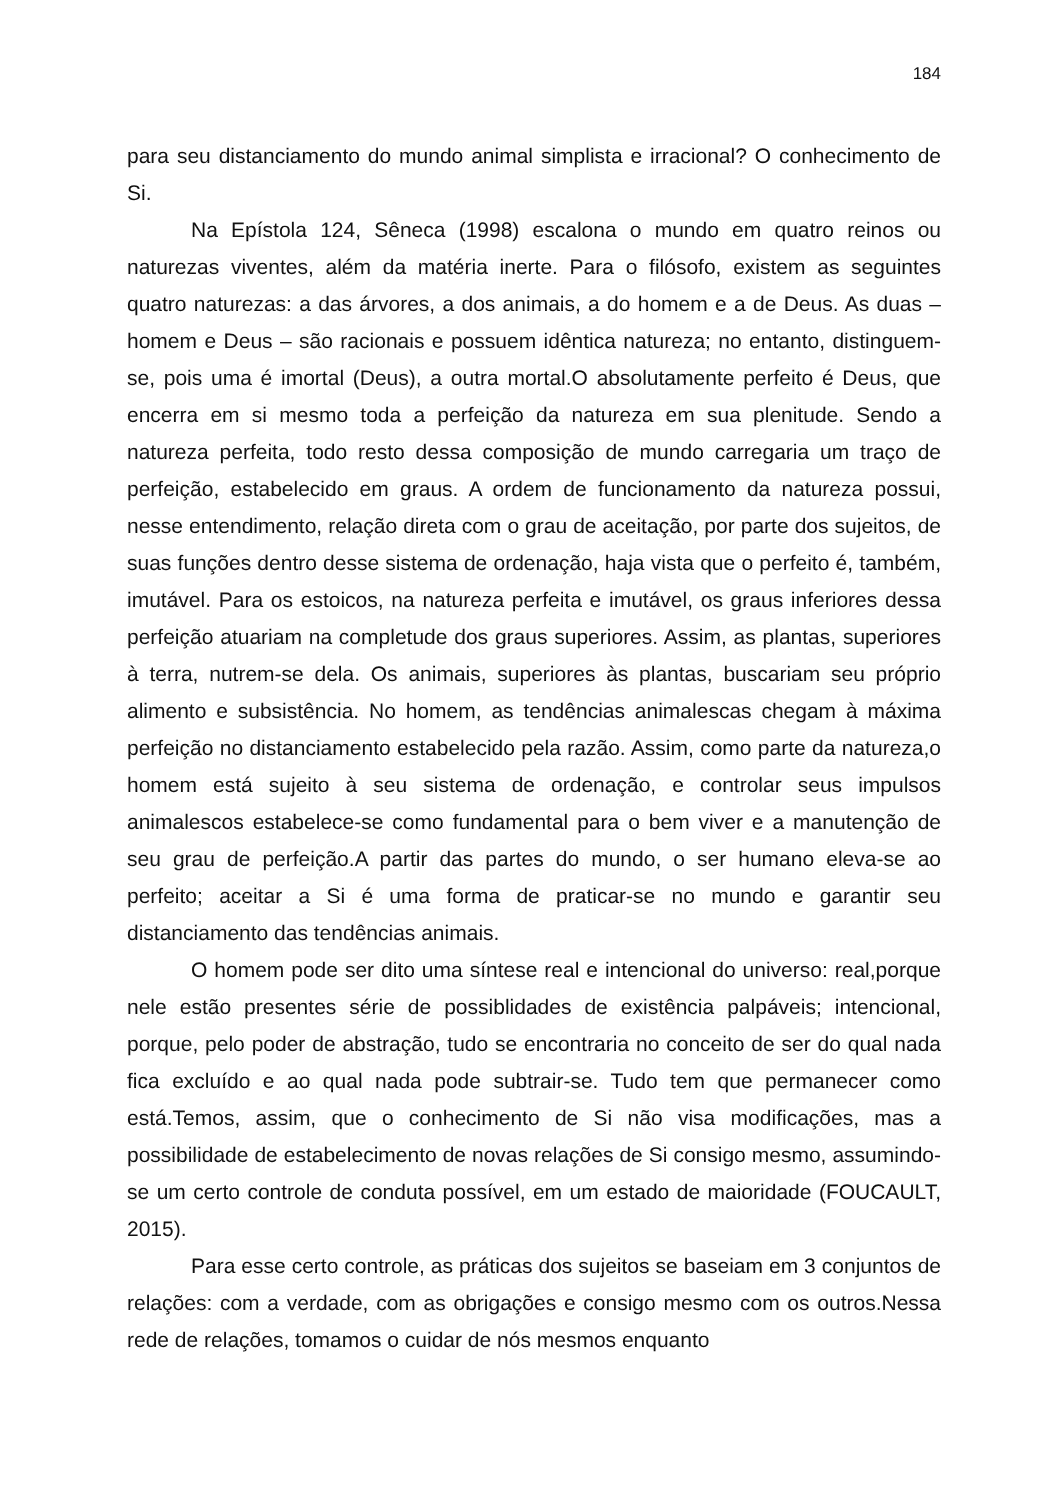184
para seu distanciamento do mundo animal simplista e irracional? O conhecimento de Si.
Na Epístola 124, Sêneca (1998) escalona o mundo em quatro reinos ou naturezas viventes, além da matéria inerte. Para o filósofo, existem as seguintes quatro naturezas: a das árvores, a dos animais, a do homem e a de Deus. As duas – homem e Deus – são racionais e possuem idêntica natureza; no entanto, distinguem-se, pois uma é imortal (Deus), a outra mortal.O absolutamente perfeito é Deus, que encerra em si mesmo toda a perfeição da natureza em sua plenitude. Sendo a natureza perfeita, todo resto dessa composição de mundo carregaria um traço de perfeição, estabelecido em graus. A ordem de funcionamento da natureza possui, nesse entendimento, relação direta com o grau de aceitação, por parte dos sujeitos, de suas funções dentro desse sistema de ordenação, haja vista que o perfeito é, também, imutável. Para os estoicos, na natureza perfeita e imutável, os graus inferiores dessa perfeição atuariam na completude dos graus superiores. Assim, as plantas, superiores à terra, nutrem-se dela. Os animais, superiores às plantas, buscariam seu próprio alimento e subsistência. No homem, as tendências animalescas chegam à máxima perfeição no distanciamento estabelecido pela razão. Assim, como parte da natureza,o homem está sujeito à seu sistema de ordenação, e controlar seus impulsos animalescos estabelece-se como fundamental para o bem viver e a manutenção de seu grau de perfeição.A partir das partes do mundo, o ser humano eleva-se ao perfeito; aceitar a Si é uma forma de praticar-se no mundo e garantir seu distanciamento das tendências animais.
O homem pode ser dito uma síntese real e intencional do universo: real,porque nele estão presentes série de possiblidades de existência palpáveis; intencional, porque, pelo poder de abstração, tudo se encontraria no conceito de ser do qual nada fica excluído e ao qual nada pode subtrair-se. Tudo tem que permanecer como está.Temos, assim, que o conhecimento de Si não visa modificações, mas a possibilidade de estabelecimento de novas relações de Si consigo mesmo, assumindo-se um certo controle de conduta possível, em um estado de maioridade (FOUCAULT, 2015).
Para esse certo controle, as práticas dos sujeitos se baseiam em 3 conjuntos de relações: com a verdade, com as obrigações e consigo mesmo com os outros.Nessa rede de relações, tomamos o cuidar de nós mesmos enquanto